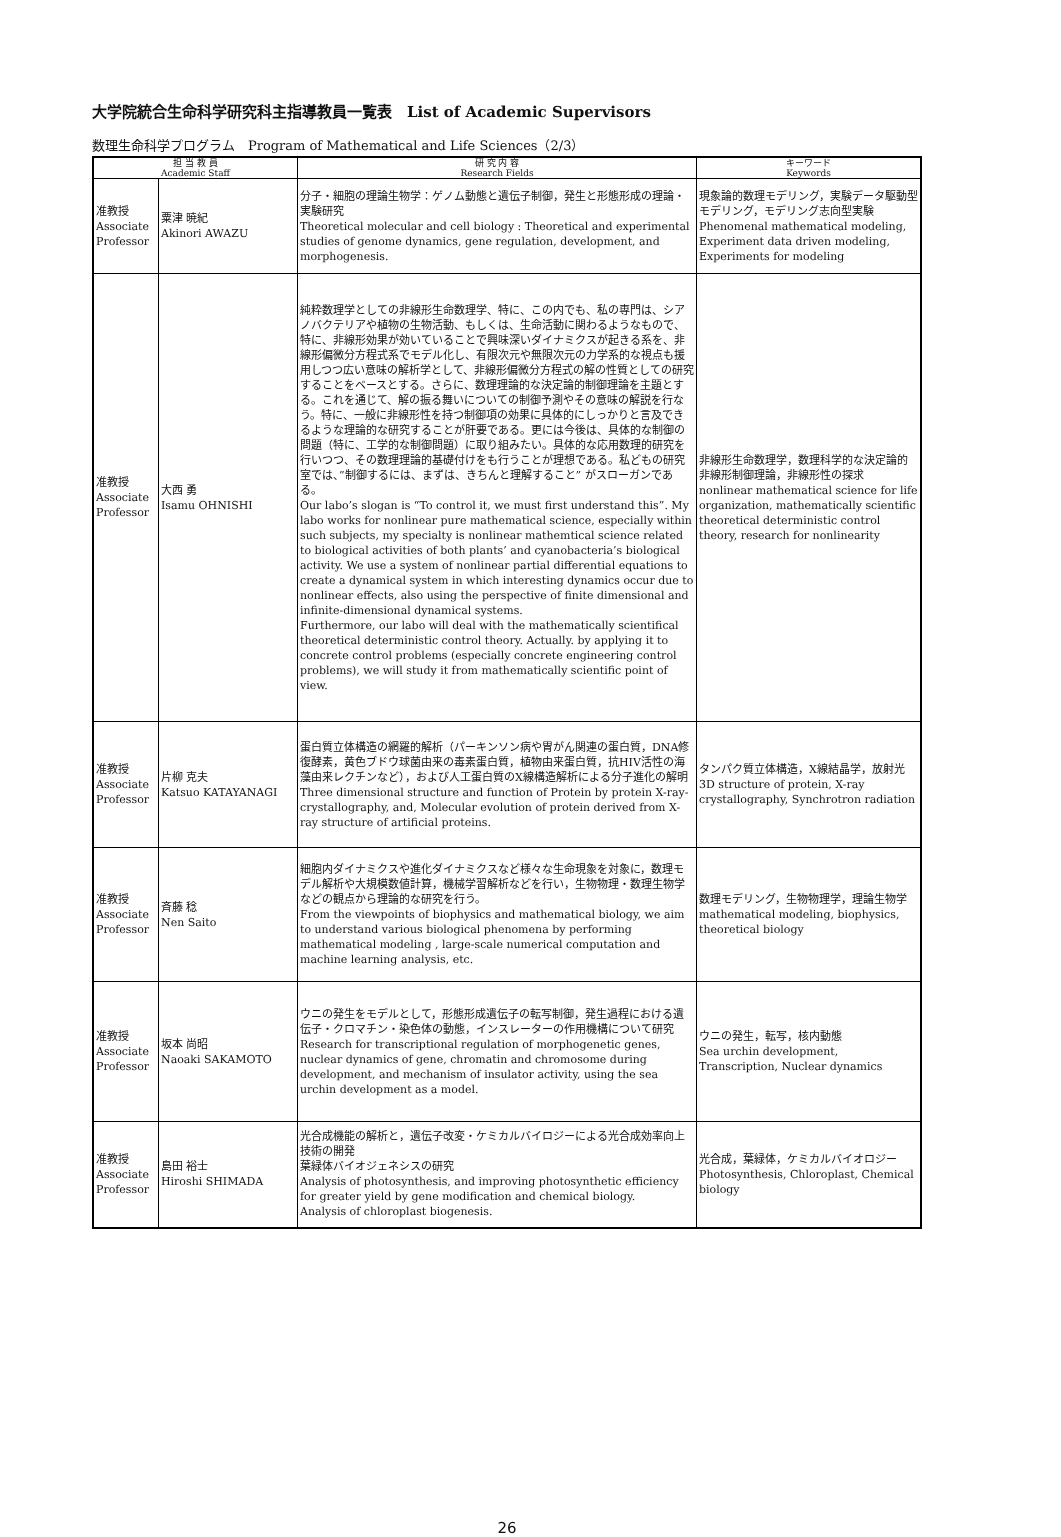大学院統合生命科学研究科主指導教員一覧表　List of Academic Supervisors
数理生命科学プログラム　Program of Mathematical and Life Sciences（2/3）
| 担 当 教 員 Academic Staff | | 研 究 内 容 Research Fields | キーワード Keywords |
| --- | --- | --- | --- |
| 准教授 Associate Professor | 粟津 暁紀 Akinori AWAZU | 分子・細胞の理論生物学：ゲノム動態と遺伝子制御，発生と形態形成の理論・実験研究 Theoretical molecular and cell biology : Theoretical and experimental studies of genome dynamics, gene regulation, development, and morphogenesis. | 現象論的数理モデリング，実験データ駆動型モデリング，モデリング志向型実験 Phenomenal mathematical modeling, Experiment data driven modeling, Experiments for modeling |
| 准教授 Associate Professor | 大西 勇 Isamu OHNISHI | 純粋数理学としての非線形生命数理学、特に、この内でも、私の専門は、シアノバクテリアや植物の生物活動、もしくは、生命活動に関わるようなもので、特に、非線形効果が効いていることで興味深いダイナミクスが起きる系を、非線形偏微分方程式系でモデル化し、有限次元や無限次元の力学系的な視点も援用しつつ広い意味の解析学として、非線形偏微分方程式の解の性質としての研究することをベースとする。さらに、数理理論的な決定論的制御理論を主題とする。これを通じて、解の振る舞いについての制御予測やその意味の解説を行なう。特に、一般に非線形性を持つ制御項の効果に具体的にしっかりと言及できるような理論的な研究することが肝要である。更には今後は、具体的な制御の問題（特に、工学的な制御問題）に取り組みたい。具体的な応用数理的研究を行いつつ、その数理理論的基礎付けをも行うことが理想である。私どもの研究室では、”制御するには、まずは、きちんと理解すること” がスローガンである。 Our labo’s slogan is “To control it, we must first understand this”. My labo works for nonlinear pure mathematical science, especially within such subjects, my specialty is nonlinear mathemtical science related to biological activities of both plants’ and cyanobacteria’s biological activity. We use a system of nonlinear partial differential equations to create a dynamical system in which interesting dynamics occur due to nonlinear effects, also using the perspective of finite dimensional and infinite-dimensional dynamical systems. Furthermore, our labo will deal with the mathematically scientifical theoretical deterministic control theory. Actually. by applying it to concrete control problems (especially concrete engineering control problems), we will study it from mathematically scientific point of view. | 非線形生命数理学，数理科学的な決定論的非線形制御理論，非線形性の探求 nonlinear mathematical science for life organization, mathematically scientific theoretical deterministic control theory, research for nonlinearity |
| 准教授 Associate Professor | 片柳 克夫 Katsuo KATAYANAGI | 蛋白質立体構造の網羅的解析（パーキンソン病や胃がん関連の蛋白質，DNA修復酵素，黄色ブドウ球菌由来の毒素蛋白質，植物由来蛋白質，抗HIV活性の海藻由来レクチンなど），および人工蛋白質のX線構造解析による分子進化の解明 Three dimensional structure and function of Protein by protein X-ray-crystallography, and, Molecular evolution of protein derived from X-ray structure of artificial proteins. | タンパク質立体構造，X線結晶学，放射光 3D structure of protein, X-ray crystallography, Synchrotron radiation |
| 准教授 Associate Professor | 斉藤 稔 Nen Saito | 細胞内ダイナミクスや進化ダイナミクスなど様々な生命現象を対象に，数理モデル解析や大規模数値計算，機械学習解析などを行い，生物物理・数理生物学などの観点から理論的な研究を行う。 From the viewpoints of biophysics and mathematical biology, we aim to understand various biological phenomena by performing mathematical modeling , large-scale numerical computation and machine learning analysis, etc. | 数理モデリング，生物物理学，理論生物学 mathematical modeling, biophysics, theoretical biology |
| 准教授 Associate Professor | 坂本 尚昭 Naoaki SAKAMOTO | ウニの発生をモデルとして，形態形成遺伝子の転写制御，発生過程における遺伝子・クロマチン・染色体の動態，インスレーターの作用機構について研究 Research for transcriptional regulation of morphogenetic genes, nuclear dynamics of gene, chromatin and chromosome during development, and mechanism of insulator activity, using the sea urchin development as a model. | ウニの発生，転写，核内動態 Sea urchin development, Transcription, Nuclear dynamics |
| 准教授 Associate Professor | 島田 裕士 Hiroshi SHIMADA | 光合成機能の解析と，遺伝子改変・ケミカルバイロジーによる光合成効率向上技術の開発 葉緑体バイオジェネシスの研究 Analysis of photosynthesis, and improving photosynthetic efficiency for greater yield by gene modification and chemical biology. Analysis of chloroplast biogenesis. | 光合成，葉緑体，ケミカルバイオロジー Photosynthesis, Chloroplast, Chemical biology |
26